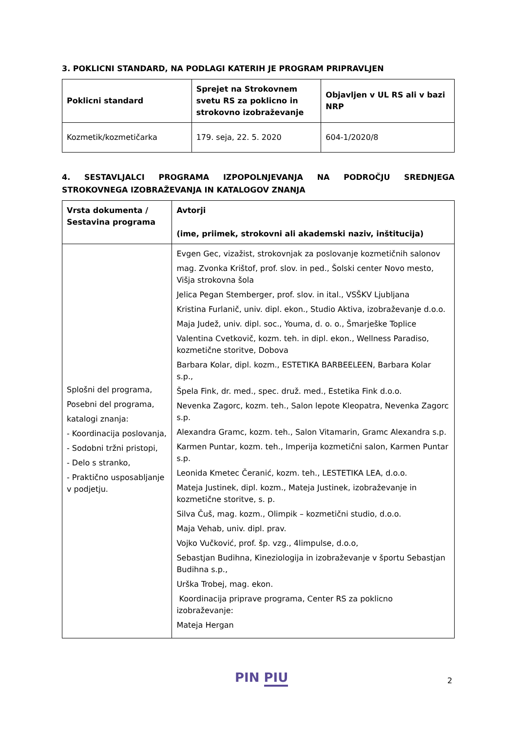3. POKLICNI STANDARD, NA PODLAGI KATERIH JE PROGRAM PRIPRAVLJEN
| Poklicni standard | Sprejet na Strokovnem svetu RS za poklicno in strokovno izobraževanje | Objavljen v UL RS ali v bazi NRP |
| --- | --- | --- |
| Kozmetik/kozmetičarka | 179. seja, 22. 5. 2020 | 604-1/2020/8 |
4. SESTAVLJALCI PROGRAMA IZPOPOLNJEVANJA NA PODROČJU SREDNJEGA STROKOVNEGA IZOBRAŽEVANJA IN KATALOGOV ZNANJA
| Vrsta dokumenta / Sestavina programa | Avtorji (ime, priimek, strokovni ali akademski naziv, inštitucija) |
| --- | --- |
| Splošni del programa, Posebni del programa, katalogi znanja: - Koordinacija poslovanja, - Sodobni tržni pristopi, - Delo s stranko, - Praktično usposabljanje v podjetju. | Evgen Gec, vizažist, strokovnjak za poslovanje kozmetičnih salonov mag. Zvonka Krištof, prof. slov. in ped., Šolski center Novo mesto, Višja strokovna šola Jelica Pegan Stemberger, prof. slov. in ital., VSŠKV Ljubljana Kristina Furlanič, univ. dipl. ekon., Studio Aktiva, izobraževanje d.o.o. Maja Judež, univ. dipl. soc., Youma, d. o. o., Šmarješke Toplice Valentina Cvetkovič, kozm. teh. in dipl. ekon., Wellness Paradiso, kozmetične storitve, Dobova Barbara Kolar, dipl. kozm., ESTETIKA BARBEELEEN, Barbara Kolar s.p., Špela Fink, dr. med., spec. druž. med., Estetika Fink d.o.o. Nevenka Zagorc, kozm. teh., Salon lepote Kleopatra, Nevenka Zagorc s.p. Alexandra Gramc, kozm. teh., Salon Vitamarin, Gramc Alexandra s.p. Karmen Puntar, kozm. teh., Imperija kozmetični salon, Karmen Puntar s.p. Leonida Kmetec Čeranić, kozm. teh., LESTETIKA LEA, d.o.o. Mateja Justinek, dipl. kozm., Mateja Justinek, izobraževanje in kozmetične storitve, s. p. Silva Čuš, mag. kozm., Olimpik – kozmetični studio, d.o.o. Maja Vehab, univ. dipl. prav. Vojko Vučković, prof. šp. vzg., 4limpulse, d.o.o, Sebastjan Budihna, Kineziologija in izobraževanje v športu Sebastjan Budihna s.p., Urška Trobej, mag. ekon. Koordinacija priprave programa, Center RS za poklicno izobraževanje: Mateja Hergan |
PIN PIU 2